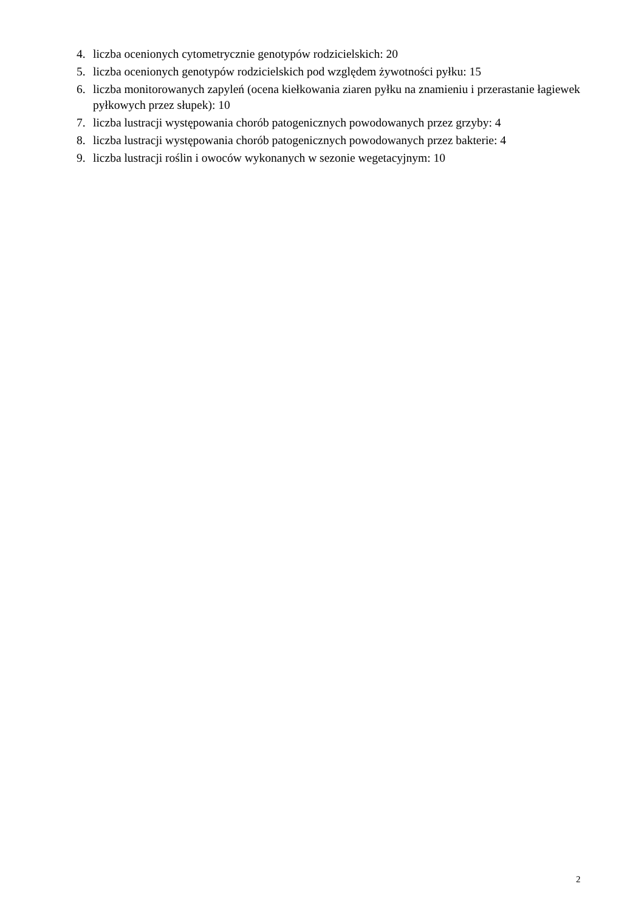4. liczba ocenionych cytometrycznie genotypów rodzicielskich: 20
5. liczba ocenionych genotypów rodzicielskich pod względem żywotności pyłku: 15
6. liczba monitorowanych zapyleń (ocena kiełkowania ziaren pyłku na znamieniu i przerastanie łagiewek pyłkowych przez słupek): 10
7. liczba lustracji występowania chorób patogenicznych powodowanych przez grzyby: 4
8. liczba lustracji występowania chorób patogenicznych powodowanych przez bakterie: 4
9. liczba lustracji roślin i owoców wykonanych w sezonie wegetacyjnym: 10
2